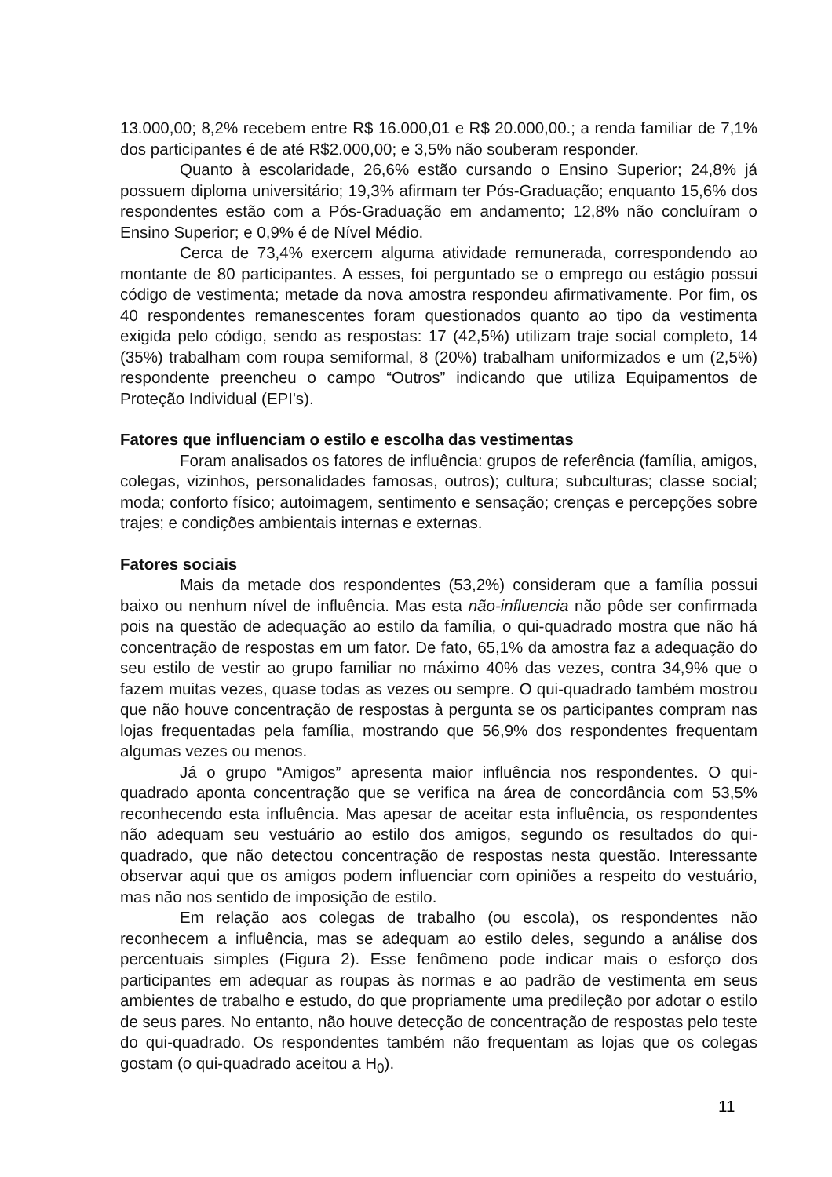13.000,00; 8,2% recebem entre R$ 16.000,01 e R$ 20.000,00.; a renda familiar de 7,1% dos participantes é de até R$2.000,00; e 3,5% não souberam responder.
Quanto à escolaridade, 26,6% estão cursando o Ensino Superior; 24,8% já possuem diploma universitário; 19,3% afirmam ter Pós-Graduação; enquanto 15,6% dos respondentes estão com a Pós-Graduação em andamento; 12,8% não concluíram o Ensino Superior; e 0,9% é de Nível Médio.
Cerca de 73,4% exercem alguma atividade remunerada, correspondendo ao montante de 80 participantes. A esses, foi perguntado se o emprego ou estágio possui código de vestimenta; metade da nova amostra respondeu afirmativamente. Por fim, os 40 respondentes remanescentes foram questionados quanto ao tipo da vestimenta exigida pelo código, sendo as respostas: 17 (42,5%) utilizam traje social completo, 14 (35%) trabalham com roupa semiformal, 8 (20%) trabalham uniformizados e um (2,5%) respondente preencheu o campo “Outros” indicando que utiliza Equipamentos de Proteção Individual (EPI's).
Fatores que influenciam o estilo e escolha das vestimentas
Foram analisados os fatores de influência: grupos de referência (família, amigos, colegas, vizinhos, personalidades famosas, outros); cultura; subculturas; classe social; moda; conforto físico; autoimagem, sentimento e sensação; crenças e percepções sobre trajes; e condições ambientais internas e externas.
Fatores sociais
Mais da metade dos respondentes (53,2%) consideram que a família possui baixo ou nenhum nível de influência. Mas esta não-influencia não pôde ser confirmada pois na questão de adequação ao estilo da família, o qui-quadrado mostra que não há concentração de respostas em um fator. De fato, 65,1% da amostra faz a adequação do seu estilo de vestir ao grupo familiar no máximo 40% das vezes, contra 34,9% que o fazem muitas vezes, quase todas as vezes ou sempre. O qui-quadrado também mostrou que não houve concentração de respostas à pergunta se os participantes compram nas lojas frequentadas pela família, mostrando que 56,9% dos respondentes frequentam algumas vezes ou menos.
Já o grupo “Amigos” apresenta maior influência nos respondentes. O qui-quadrado aponta concentração que se verifica na área de concordância com 53,5% reconhecendo esta influência. Mas apesar de aceitar esta influência, os respondentes não adequam seu vestuário ao estilo dos amigos, segundo os resultados do qui-quadrado, que não detectou concentração de respostas nesta questão. Interessante observar aqui que os amigos podem influenciar com opiniões a respeito do vestuário, mas não nos sentido de imposição de estilo.
Em relação aos colegas de trabalho (ou escola), os respondentes não reconhecem a influência, mas se adequam ao estilo deles, segundo a análise dos percentuais simples (Figura 2). Esse fenômeno pode indicar mais o esforço dos participantes em adequar as roupas às normas e ao padrão de vestimenta em seus ambientes de trabalho e estudo, do que propriamente uma predileção por adotar o estilo de seus pares. No entanto, não houve detecção de concentração de respostas pelo teste do qui-quadrado. Os respondentes também não frequentam as lojas que os colegas gostam (o qui-quadrado aceitou a H<sub>0</sub>).
11